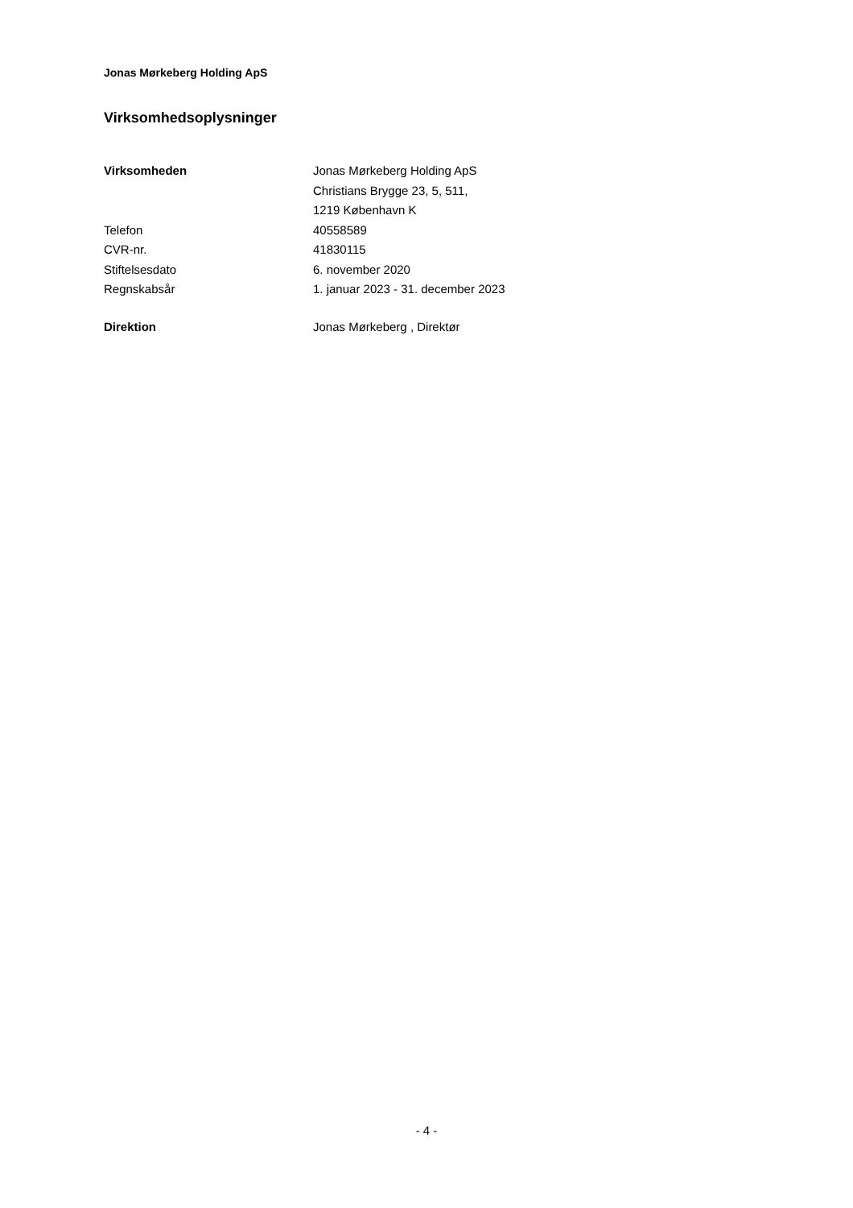Jonas Mørkeberg Holding ApS
Virksomhedsoplysninger
| Virksomheden | Jonas Mørkeberg Holding ApS |
| | Christians Brygge 23, 5, 511, |
| | 1219 København K |
| Telefon | 40558589 |
| CVR-nr. | 41830115 |
| Stiftelsesdato | 6. november 2020 |
| Regnskabsår | 1. januar 2023 - 31. december 2023 |
| Direktion | Jonas Mørkeberg , Direktør |
- 4 -